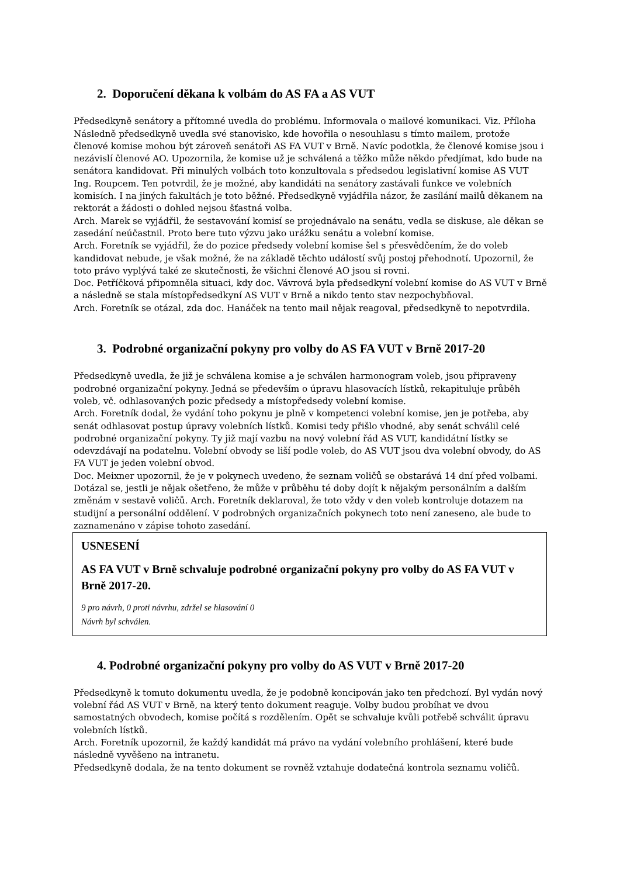2. Doporučení děkana k volbám do AS FA a AS VUT
Předsedkyně senátory a přítomné uvedla do problému. Informovala o mailové komunikaci. Viz. Příloha Následně předsedkyně uvedla své stanovisko, kde hovořila o nesouhlasu s tímto mailem, protože členové komise mohou být zároveň senátoři AS FA VUT v Brně. Navíc podotkla, že členové komise jsou i nezávislí členové AO. Upozornila, že komise už je schválená a těžko může někdo předjímat, kdo bude na senátora kandidovat. Při minulých volbách toto konzultovala s předsedou legislativní komise AS VUT Ing. Roupcem. Ten potvrdil, že je možné, aby kandidáti na senátory zastávali funkce ve volebních komisích. I na jiných fakultách je toto běžné. Předsedkyně vyjádřila názor, že zasílání mailů děkanem na rektorát a žádosti o dohled nejsou šťastná volba.
Arch. Marek se vyjádřil, že sestavování komisí se projednávalo na senátu, vedla se diskuse, ale děkan se zasedání neúčastnil. Proto bere tuto výzvu jako urážku senátu a volební komise.
Arch. Foretník se vyjádřil, že do pozice předsedy volební komise šel s přesvědčením, že do voleb kandidovat nebude, je však možné, že na základě těchto událostí svůj postoj přehodnotí. Upozornil, že toto právo vyplývá také ze skutečnosti, že všichni členové AO jsou si rovni.
Doc. Petříčková připomněla situaci, kdy doc. Vávrová byla předsedkyní volební komise do AS VUT v Brně a následně se stala místopředsedkyní AS VUT v Brně a nikdo tento stav nezpochybňoval.
Arch. Foretník se otázal, zda doc. Hanáček na tento mail nějak reagoval, předsedkyně to nepotvrdila.
3. Podrobné organizační pokyny pro volby do AS FA VUT v Brně 2017-20
Předsedkyně uvedla, že již je schválena komise a je schválen harmonogram voleb, jsou připraveny podrobné organizační pokyny. Jedná se především o úpravu hlasovacích lístků, rekapituluje průběh voleb, vč. odhlasovaných pozic předsedy a místopředsedy volební komise.
Arch. Foretník dodal, že vydání toho pokynu je plně v kompetenci volební komise, jen je potřeba, aby senát odhlasovat postup úpravy volebních lístků. Komisi tedy přišlo vhodné, aby senát schválil celé podrobné organizační pokyny. Ty již mají vazbu na nový volební řád AS VUT, kandidátní lístky se odevzdávají na podatelnu. Volební obvody se liší podle voleb, do AS VUT jsou dva volební obvody, do AS FA VUT je jeden volební obvod.
Doc. Meixner upozornil, že je v pokynech uvedeno, že seznam voličů se obstarává 14 dní před volbami. Dotázal se, jestli je nějak ošetřeno, že může v průběhu té doby dojít k nějakým personálním a dalším změnám v sestavě voličů. Arch. Foretník deklaroval, že toto vždy v den voleb kontroluje dotazem na studijní a personální oddělení. V podrobných organizačních pokynech toto není zaneseno, ale bude to zaznamenáno v zápise tohoto zasedání.
USNESENÍ
AS FA VUT v Brně schvaluje podrobné organizační pokyny pro volby do AS FA VUT v Brně 2017-20.
9 pro návrh, 0 proti návrhu, zdržel se hlasování 0
Návrh byl schválen.
4. Podrobné organizační pokyny pro volby do AS VUT v Brně 2017-20
Předsedkyně k tomuto dokumentu uvedla, že je podobně koncipován jako ten předchozí. Byl vydán nový volební řád AS VUT v Brně, na který tento dokument reaguje. Volby budou probíhat ve dvou samostatných obvodech, komise počítá s rozdělením. Opět se schvaluje kvůli potřebě schválit úpravu volebních lístků.
Arch. Foretník upozornil, že každý kandidát má právo na vydání volebního prohlášení, které bude následně vyvěšeno na intranetu.
Předsedkyně dodala, že na tento dokument se rovněž vztahuje dodatečná kontrola seznamu voličů.